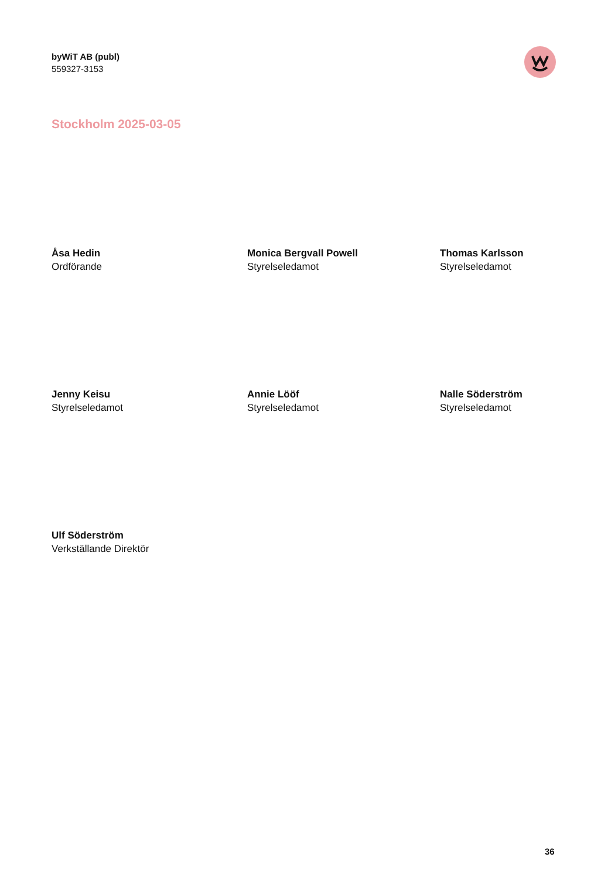byWiT AB (publ)
559327-3153
Stockholm 2025-03-05
Åsa Hedin
Ordförande
Monica Bergvall Powell
Styrelseledamot
Thomas Karlsson
Styrelseledamot
Jenny Keisu
Styrelseledamot
Annie Lööf
Styrelseledamot
Nalle Söderström
Styrelseledamot
Ulf Söderström
Verkställande Direktör
36